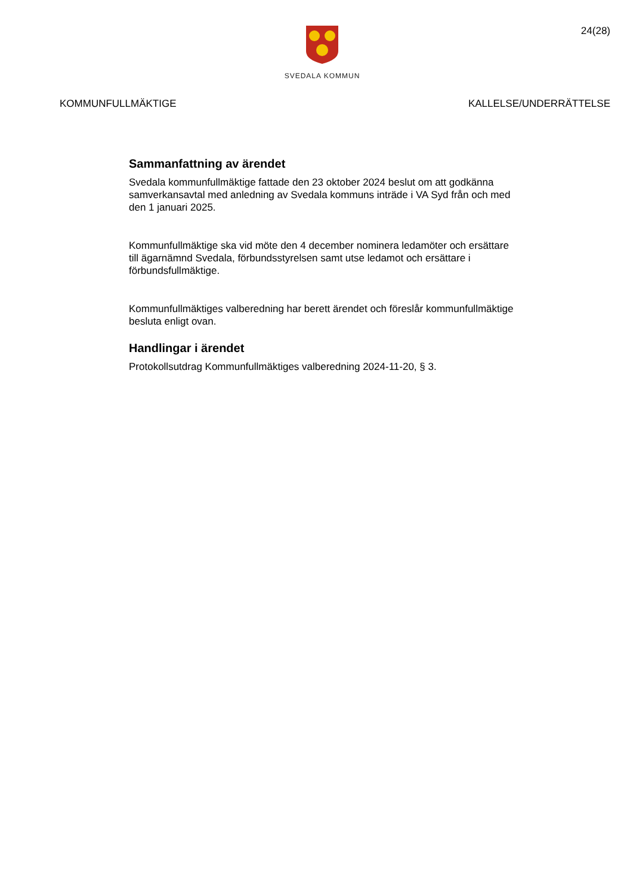SVEDALA KOMMUN
24(28)
KOMMUNFULLMÄKTIGE KALLELSE/UNDERRÄTTELSE
Sammanfattning av ärendet
Svedala kommunfullmäktige fattade den 23 oktober 2024 beslut om att godkänna samverkansavtal med anledning av Svedala kommuns inträde i VA Syd från och med den 1 januari 2025.
Kommunfullmäktige ska vid möte den 4 december nominera ledamöter och ersättare till ägarnämnd Svedala, förbundsstyrelsen samt utse ledamot och ersättare i förbundsfullmäktige.
Kommunfullmäktiges valberedning har berett ärendet och föreslår kommunfullmäktige besluta enligt ovan.
Handlingar i ärendet
Protokollsutdrag Kommunfullmäktiges valberedning 2024-11-20, § 3.